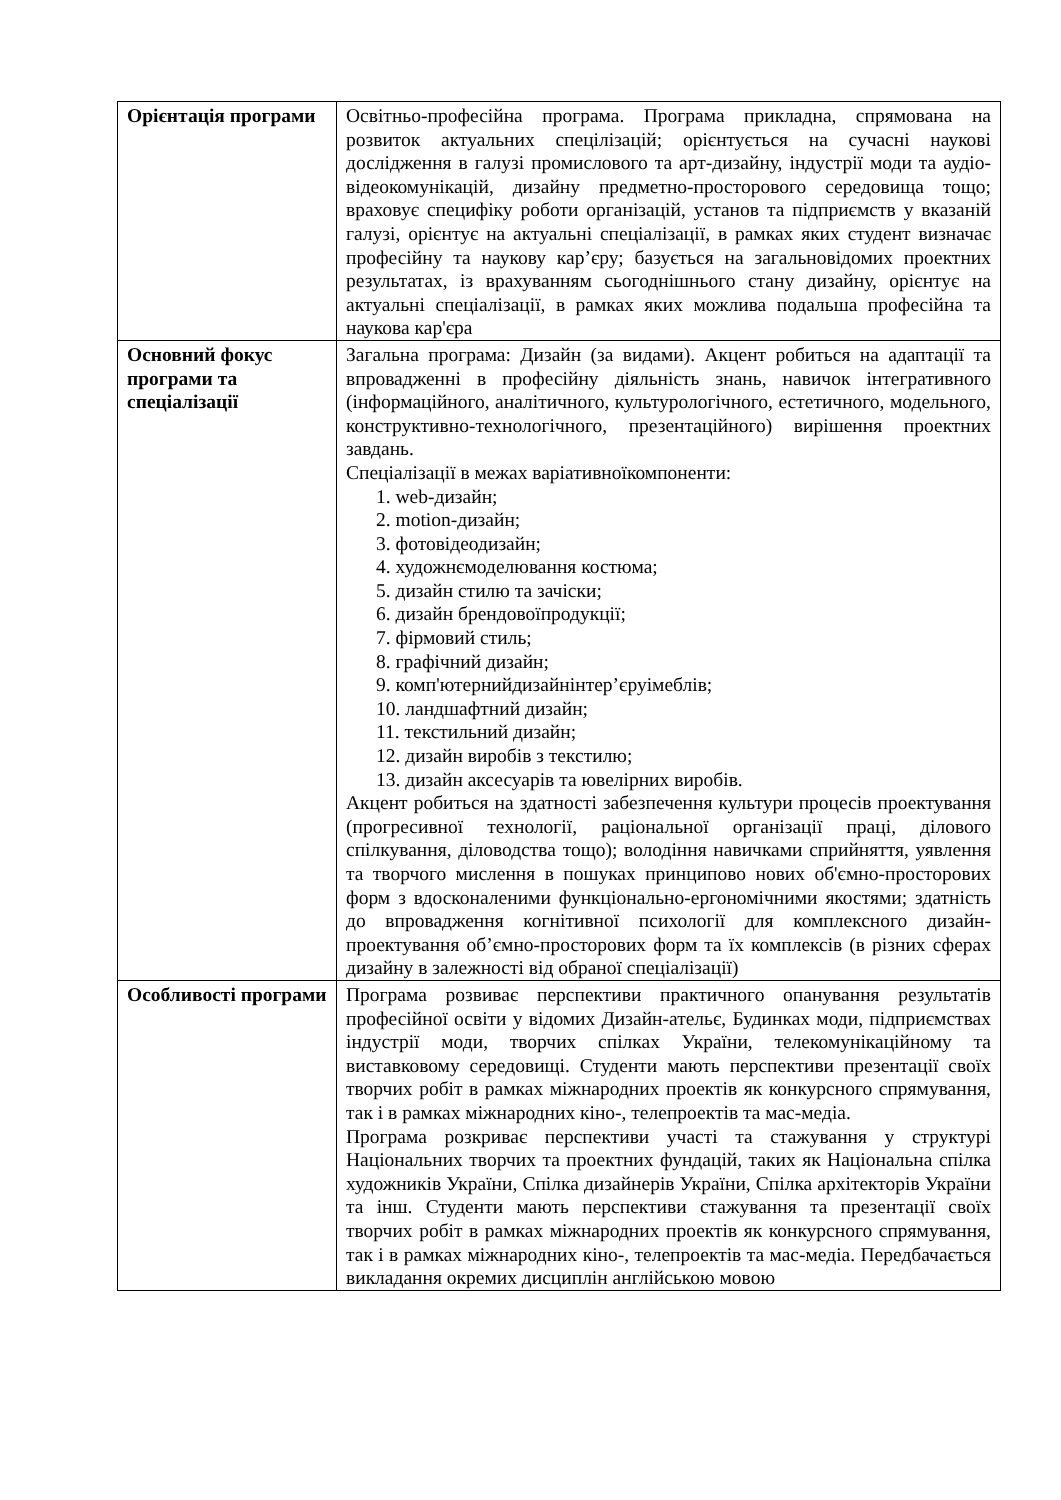| Орієнтація програми | Освітньо-професійна програма. Програма прикладна, спрямована на розвиток актуальних спецілізацій; орієнтується на сучасні наукові дослідження в галузі промислового та арт-дизайну, індустрії моди та аудіо-відеокомунікацій, дизайну предметно-просторового середовища тощо; враховує специфіку роботи організацій, установ та підприємств у вказаній галузі, орієнтує на актуальні спеціалізації, в рамках яких студент визначає професійну та наукову кар’єру; базується на загальновідомих проектних результатах, із врахуванням сьогоднішнього стану дизайну, орієнтує на актуальні спеціалізації, в рамках яких можлива подальша професійна та наукова кар'єра |
| Основний фокус програми та спеціалізації | Загальна програма: Дизайн (за видами). Акцент робиться на адаптації та впровадженні в професійну діяльність знань, навичок інтегративного (інформаційного, аналітичного, культурологічного, естетичного, модельного, конструктивно-технологічного, презентаційного) вирішення проектних завдань. Спеціалізації в межах варіативноїкомпоненти: 1. web-дизайн; 2. motion-дизайн; 3. фотовідеодизайн; 4. художнємоделювання костюма; 5. дизайн стилю та зачіски; 6. дизайн брендовоїпродукції; 7. фірмовий стиль; 8. графічний дизайн; 9. комп'ютернийдизайнінтер’єруімеблів; 10. ландшафтний дизайн; 11. текстильний дизайн; 12. дизайн виробів з текстилю; 13. дизайн аксесуарів та ювелірних виробів. Акцент робиться на здатності забезпечення культури процесів проектування (прогресивної технології, раціональної організації праці, ділового спілкування, діловодства тощо); володіння навичками сприйняття, уявлення та творчого мислення в пошуках принципово нових об'ємно-просторових форм з вдосконаленими функціонально-ергономічними якостями; здатність до впровадження когнітивної психології для комплексного дизайн-проектування об’ємно-просторових форм та їх комплексів (в різних сферах дизайну в залежності від обраної спеціалізації) |
| Особливості програми | Програма розвиває перспективи практичного опанування результатів професійної освіти у відомих Дизайн-ательє, Будинках моди, підприємствах індустрії моди, творчих спілках України, телекомунікаційному та виставковому середовищі. Студенти мають перспективи презентації своїх творчих робіт в рамках міжнародних проектів як конкурсного спрямування, так і в рамках міжнародних кіно-, телепроектів та мас-медіа. Програма розкриває перспективи участі та стажування у структурі Національних творчих та проектних фундацій, таких як Національна спілка художників України, Спілка дизайнерів України, Спілка архітекторів України та інш. Студенти мають перспективи стажування та презентації своїх творчих робіт в рамках міжнародних проектів як конкурсного спрямування, так і в рамках міжнародних кіно-, телепроектів та мас-медіа. Передбачається викладання окремих дисциплін англійською мовою |